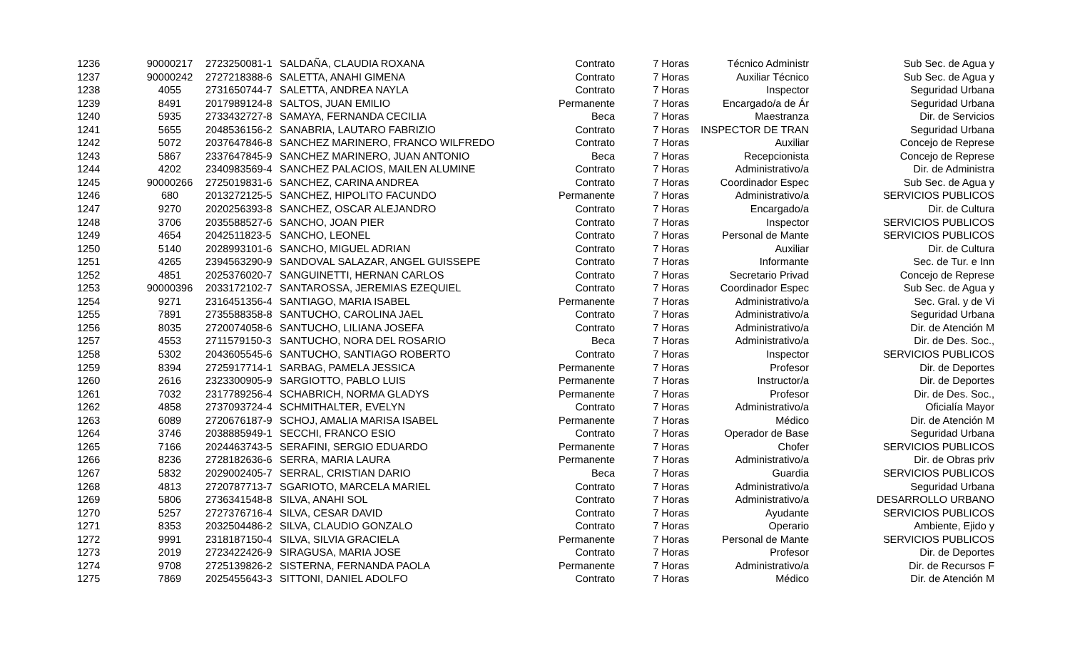| 1236 | 90000217 | 2723250081-1 | SALDAÑA, CLAUDIA ROXANA | Contrato | 7 Horas | Técnico Administr | Sub Sec. de Agua y |
| 1237 | 90000242 | 2727218388-6 | SALETTA, ANAHI GIMENA | Contrato | 7 Horas | Auxiliar Técnico | Sub Sec. de Agua y |
| 1238 | 4055 | 2731650744-7 | SALETTA, ANDREA NAYLA | Contrato | 7 Horas | Inspector | Seguridad Urbana |
| 1239 | 8491 | 2017989124-8 | SALTOS, JUAN EMILIO | Permanente | 7 Horas | Encargado/a de Ár | Seguridad Urbana |
| 1240 | 5935 | 2733432727-8 | SAMAYA, FERNANDA CECILIA | Beca | 7 Horas | Maestranza | Dir. de Servicios |
| 1241 | 5655 | 2048536156-2 | SANABRIA, LAUTARO FABRIZIO | Contrato | 7 Horas | INSPECTOR DE TRAN | Seguridad Urbana |
| 1242 | 5072 | 2037647846-8 | SANCHEZ MARINERO, FRANCO WILFREDO | Contrato | 7 Horas | Auxiliar | Concejo de Represe |
| 1243 | 5867 | 2337647845-9 | SANCHEZ MARINERO, JUAN ANTONIO | Beca | 7 Horas | Recepcionista | Concejo de Represe |
| 1244 | 4202 | 2340983569-4 | SANCHEZ PALACIOS, MAILEN ALUMINE | Contrato | 7 Horas | Administrativo/a | Dir. de Administra |
| 1245 | 90000266 | 2725019831-6 | SANCHEZ, CARINA ANDREA | Contrato | 7 Horas | Coordinador Espec | Sub Sec. de Agua y |
| 1246 | 680 | 2013272125-5 | SANCHEZ, HIPOLITO FACUNDO | Permanente | 7 Horas | Administrativo/a | SERVICIOS PUBLICOS |
| 1247 | 9270 | 2020256393-8 | SANCHEZ, OSCAR ALEJANDRO | Contrato | 7 Horas | Encargado/a | Dir. de Cultura |
| 1248 | 3706 | 2035588527-6 | SANCHO, JOAN PIER | Contrato | 7 Horas | Inspector | SERVICIOS PUBLICOS |
| 1249 | 4654 | 2042511823-5 | SANCHO, LEONEL | Contrato | 7 Horas | Personal de Mante | SERVICIOS PUBLICOS |
| 1250 | 5140 | 2028993101-6 | SANCHO, MIGUEL ADRIAN | Contrato | 7 Horas | Auxiliar | Dir. de Cultura |
| 1251 | 4265 | 2394563290-9 | SANDOVAL SALAZAR, ANGEL GUISSEPE | Contrato | 7 Horas | Informante | Sec. de Tur. e Inn |
| 1252 | 4851 | 2025376020-7 | SANGUINETTI, HERNAN CARLOS | Contrato | 7 Horas | Secretario Privad | Concejo de Represe |
| 1253 | 90000396 | 2033172102-7 | SANTAROSSA, JEREMIAS EZEQUIEL | Contrato | 7 Horas | Coordinador Espec | Sub Sec. de Agua y |
| 1254 | 9271 | 2316451356-4 | SANTIAGO, MARIA ISABEL | Permanente | 7 Horas | Administrativo/a | Sec. Gral. y de Vi |
| 1255 | 7891 | 2735588358-8 | SANTUCHO, CAROLINA JAEL | Contrato | 7 Horas | Administrativo/a | Seguridad Urbana |
| 1256 | 8035 | 2720074058-6 | SANTUCHO, LILIANA JOSEFA | Contrato | 7 Horas | Administrativo/a | Dir. de Atención M |
| 1257 | 4553 | 2711579150-3 | SANTUCHO, NORA DEL ROSARIO | Beca | 7 Horas | Administrativo/a | Dir. de Des. Soc., |
| 1258 | 5302 | 2043605545-6 | SANTUCHO, SANTIAGO ROBERTO | Contrato | 7 Horas | Inspector | SERVICIOS PUBLICOS |
| 1259 | 8394 | 2725917714-1 | SARBAG, PAMELA JESSICA | Permanente | 7 Horas | Profesor | Dir. de Deportes |
| 1260 | 2616 | 2323300905-9 | SARGIOTTO, PABLO LUIS | Permanente | 7 Horas | Instructor/a | Dir. de Deportes |
| 1261 | 7032 | 2317789256-4 | SCHABRICH, NORMA GLADYS | Permanente | 7 Horas | Profesor | Dir. de Des. Soc., |
| 1262 | 4858 | 2737093724-4 | SCHMITHALTER, EVELYN | Contrato | 7 Horas | Administrativo/a | Oficialía Mayor |
| 1263 | 6089 | 2720676187-9 | SCHOJ, AMALIA MARISA ISABEL | Permanente | 7 Horas | Médico | Dir. de Atención M |
| 1264 | 3746 | 2038885949-1 | SECCHI, FRANCO ESIO | Contrato | 7 Horas | Operador de Base | Seguridad Urbana |
| 1265 | 7166 | 2024463743-5 | SERAFINI, SERGIO EDUARDO | Permanente | 7 Horas | Chofer | SERVICIOS PUBLICOS |
| 1266 | 8236 | 2728182636-6 | SERRA, MARIA LAURA | Permanente | 7 Horas | Administrativo/a | Dir. de Obras priv |
| 1267 | 5832 | 2029002405-7 | SERRAL, CRISTIAN DARIO | Beca | 7 Horas | Guardia | SERVICIOS PUBLICOS |
| 1268 | 4813 | 2720787713-7 | SGARIOTO, MARCELA MARIEL | Contrato | 7 Horas | Administrativo/a | Seguridad Urbana |
| 1269 | 5806 | 2736341548-8 | SILVA, ANAHI SOL | Contrato | 7 Horas | Administrativo/a | DESARROLLO URBANO |
| 1270 | 5257 | 2727376716-4 | SILVA, CESAR DAVID | Contrato | 7 Horas | Ayudante | SERVICIOS PUBLICOS |
| 1271 | 8353 | 2032504486-2 | SILVA, CLAUDIO GONZALO | Contrato | 7 Horas | Operario | Ambiente, Ejido y |
| 1272 | 9991 | 2318187150-4 | SILVA, SILVIA GRACIELA | Permanente | 7 Horas | Personal de Mante | SERVICIOS PUBLICOS |
| 1273 | 2019 | 2723422426-9 | SIRAGUSA, MARIA JOSE | Contrato | 7 Horas | Profesor | Dir. de Deportes |
| 1274 | 9708 | 2725139826-2 | SISTERNA, FERNANDA PAOLA | Permanente | 7 Horas | Administrativo/a | Dir. de Recursos F |
| 1275 | 7869 | 2025455643-3 | SITTONI, DANIEL ADOLFO | Contrato | 7 Horas | Médico | Dir. de Atención M |